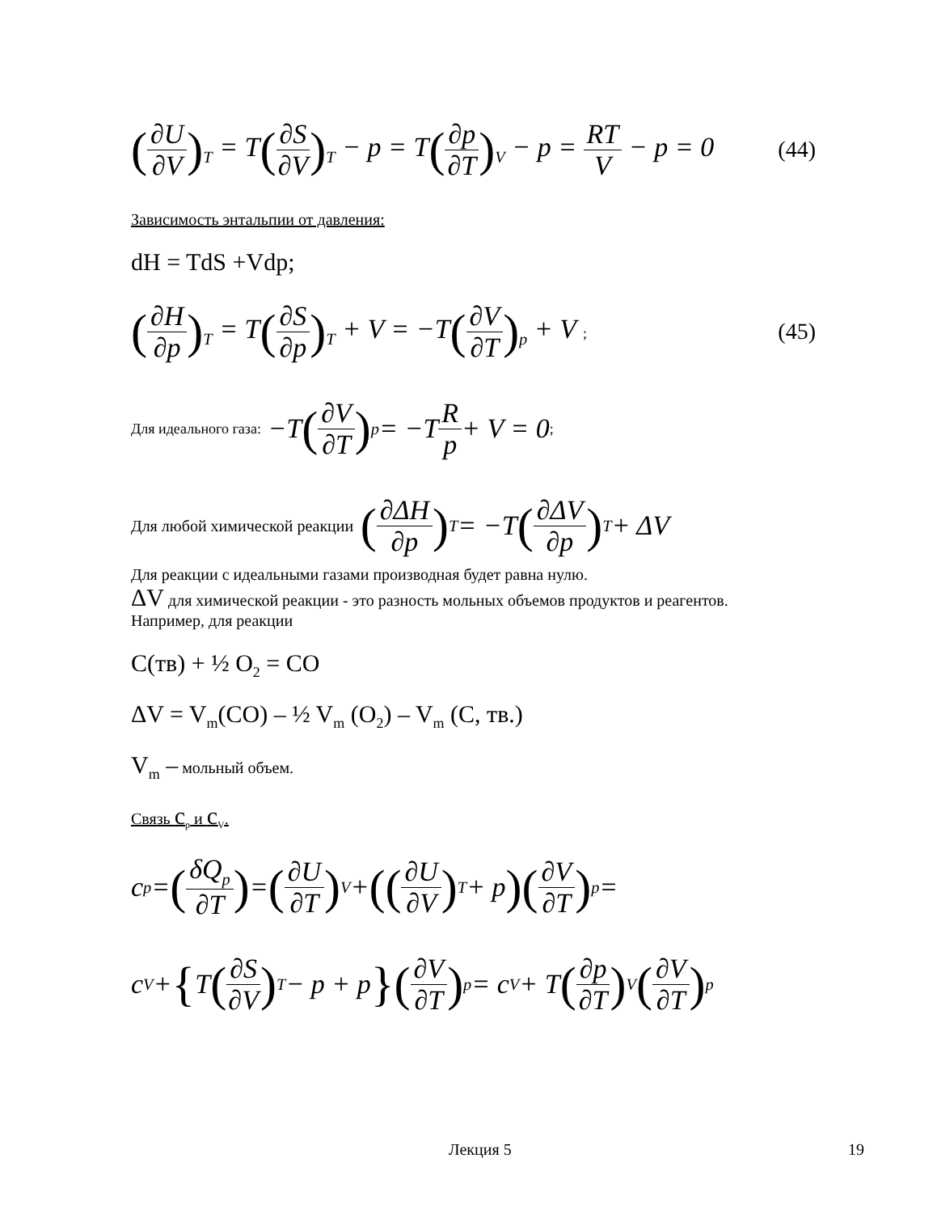(∂U ∂V)<sub>T</sub> = T(∂S ∂V)<sub>T</sub> − p = T(∂p ∂T)<sub>V</sub> − p = RT V − p = 0
(44)
Зависимость энтальпии от давления:
dH = TdS +Vdp;
(∂H ∂p)<sub>T</sub> = T(∂S ∂p)<sub>T</sub> + V = −T(∂V ∂T)<sub>p</sub> + V ;
(45)
Для идеального газа: −T (∂V ∂T)<sub>p</sub> = −T R p + V = 0;
Для любой химической реакции (∂ΔH ∂p)<sub>T</sub> = −T (∂ΔV ∂p)<sub>T</sub> + ΔV
Для реакции с идеальными газами производная будет равна нулю.
ΔV для химической реакции - это разность мольных объемов продуктов и реагентов.
Например, для реакции
C(тв) + ½ O<sub>2</sub> = CO
ΔV = V<sub>m</sub>(CO) – ½ V<sub>m</sub> (O<sub>2</sub>) – V<sub>m</sub> (C, тв.)
V<sub>m</sub> – мольный объем.
Связь c<sub>p</sub> и c<sub>V</sub>.
c<sub>p</sub> = (δQ<sub>p</sub> ∂T) = (∂U ∂T)<sub>V</sub> + ((∂U ∂V)<sub>T</sub> + p)(∂V ∂T)<sub>p</sub> =
c<sub>V</sub> + { T (∂S ∂V)<sub>T</sub> − p + p }(∂V ∂T)<sub>p</sub> = c<sub>V</sub> + T (∂p ∂T)<sub>V</sub> (∂V ∂T)<sub>p</sub>
Лекция 5 19